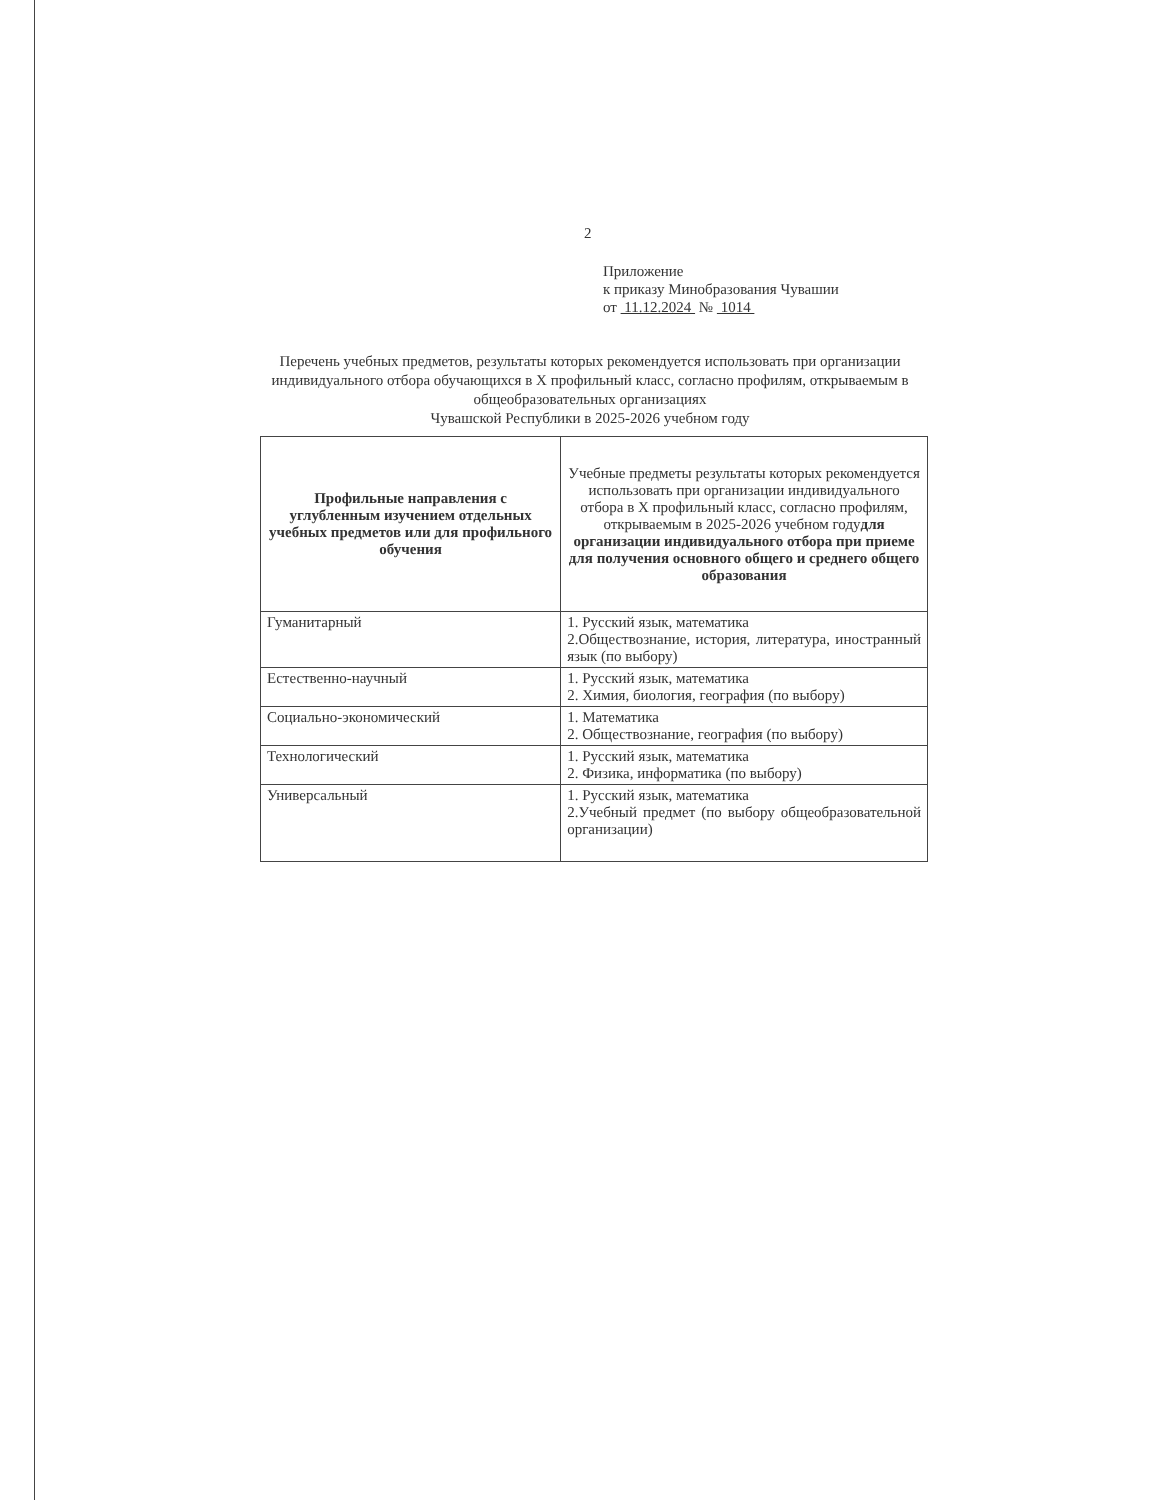2
Приложение
к приказу Минобразования Чувашии
от 11.12.2024 № 1014
Перечень учебных предметов, результаты которых рекомендуется использовать при организации индивидуального отбора обучающихся в X профильный класс, согласно профилям, открываемым в общеобразовательных организациях
Чувашской Республики в 2025-2026 учебном году
| Профильные направления с углубленным изучением отдельных учебных предметов или для профильного обучения | Учебные предметы результаты которых рекомендуется использовать при организации индивидуального отбора в X профильный класс, согласно профилям, открываемым в 2025-2026 учебном году для организации индивидуального отбора при приеме для получения основного общего и среднего общего образования |
| --- | --- |
| Гуманитарный | 1. Русский язык, математика 2.Обществознание, история, литература, иностранный язык (по выбору) |
| Естественно-научный | 1. Русский язык, математика 2. Химия, биология, география (по выбору) |
| Социально-экономический | 1. Математика 2. Обществознание, география (по выбору) |
| Технологический | 1. Русский язык, математика 2. Физика, информатика (по выбору) |
| Универсальный | 1. Русский язык, математика 2.Учебный предмет (по выбору общеобразовательной организации) |